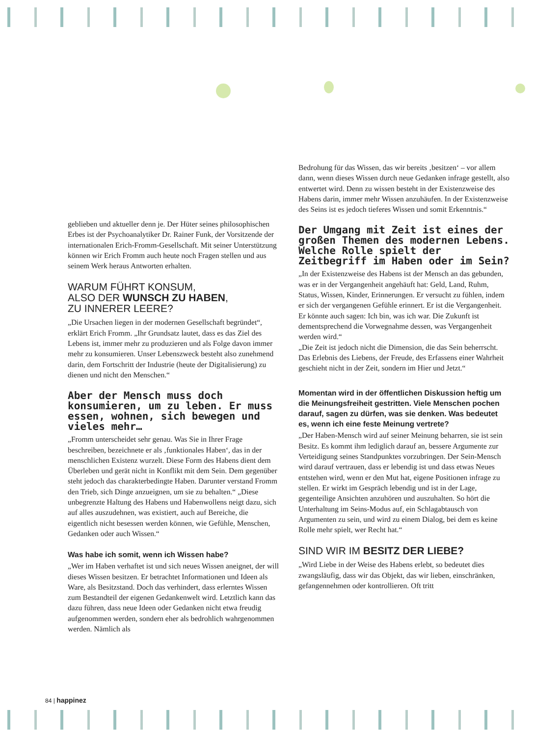geblieben und aktueller denn je. Der Hüter seines philosophischen Erbes ist der Psychoanalytiker Dr. Rainer Funk, der Vorsitzende der internationalen Erich-Fromm-Gesellschaft. Mit seiner Unterstützung können wir Erich Fromm auch heute noch Fragen stellen und aus seinem Werk heraus Antworten erhalten.
WARUM FÜHRT KONSUM,
ALSO DER WUNSCH ZU HABEN,
ZU INNERER LEERE?
„Die Ursachen liegen in der modernen Gesellschaft begründet“, erklärt Erich Fromm. „Ihr Grundsatz lautet, dass es das Ziel des Lebens ist, immer mehr zu produzieren und als Folge davon immer mehr zu konsumieren. Unser Lebenszweck besteht also zunehmend darin, dem Fortschritt der Industrie (heute der Digitalisierung) zu dienen und nicht den Menschen.“
Aber der Mensch muss doch konsumieren, um zu leben. Er muss essen, wohnen, sich bewegen und vieles mehr…
„Fromm unterscheidet sehr genau. Was Sie in Ihrer Frage beschreiben, bezeichnete er als ‚funktionales Haben‘, das in der menschlichen Existenz wurzelt. Diese Form des Habens dient dem Überleben und gerät nicht in Konflikt mit dem Sein. Dem gegenüber steht jedoch das charakterbedingte Haben. Darunter verstand Fromm den Trieb, sich Dinge anzueignen, um sie zu behalten.“ „Diese unbegrenzte Haltung des Habens und Habenwollens neigt dazu, sich auf alles auszudehnen, was existiert, auch auf Bereiche, die eigentlich nicht besessen werden können, wie Gefühle, Menschen, Gedanken oder auch Wissen.“
Was habe ich somit, wenn ich Wissen habe?
„Wer im Haben verhaftet ist und sich neues Wissen aneignet, der will dieses Wissen besitzen. Er betrachtet Informationen und Ideen als Ware, als Besitzstand. Doch das verhindert, dass erlerntes Wissen zum Bestandteil der eigenen Gedankenwelt wird. Letztlich kann das dazu führen, dass neue Ideen oder Gedanken nicht etwa freudig aufgenommen werden, sondern eher als bedrohlich wahrgenommen werden. Nämlich als
Bedrohung für das Wissen, das wir bereits ‚besitzen‘ – vor allem dann, wenn dieses Wissen durch neue Gedanken infrage gestellt, also entwertet wird. Denn zu wissen besteht in der Existenzweise des Habens darin, immer mehr Wissen anzuhäufen. In der Existenzweise des Seins ist es jedoch tieferes Wissen und somit Erkenntnis.“
Der Umgang mit Zeit ist eines der großen Themen des modernen Lebens. Welche Rolle spielt der Zeitbegriff im Haben oder im Sein?
„In der Existenzweise des Habens ist der Mensch an das gebunden, was er in der Vergangenheit angehäuft hat: Geld, Land, Ruhm, Status, Wissen, Kinder, Erinnerungen. Er versucht zu fühlen, indem er sich der vergangenen Gefühle erinnert. Er ist die Vergangenheit. Er könnte auch sagen: Ich bin, was ich war. Die Zukunft ist dementsprechend die Vorwegnahme dessen, was Vergangenheit werden wird.“
„Die Zeit ist jedoch nicht die Dimension, die das Sein beherrscht. Das Erlebnis des Liebens, der Freude, des Erfassens einer Wahrheit geschieht nicht in der Zeit, sondern im Hier und Jetzt.“
Momentan wird in der öffentlichen Diskussion heftig um die Meinungsfreiheit gestritten. Viele Menschen pochen darauf, sagen zu dürfen, was sie denken. Was bedeutet es, wenn ich eine feste Meinung vertrete?
„Der Haben-Mensch wird auf seiner Meinung beharren, sie ist sein Besitz. Es kommt ihm lediglich darauf an, bessere Argumente zur Verteidigung seines Standpunktes vorzubringen. Der Sein-Mensch wird darauf vertrauen, dass er lebendig ist und dass etwas Neues entstehen wird, wenn er den Mut hat, eigene Positionen infrage zu stellen. Er wirkt im Gespräch lebendig und ist in der Lage, gegenteilige Ansichten anzuhören und auszuhalten. So hört die Unterhaltung im Seins-Modus auf, ein Schlagabtausch von Argumenten zu sein, und wird zu einem Dialog, bei dem es keine Rolle mehr spielt, wer Recht hat.“
SIND WIR IM BESITZ DER LIEBE?
„Wird Liebe in der Weise des Habens erlebt, so bedeutet dies zwangsläufig, dass wir das Objekt, das wir lieben, einschränken, gefangennehmen oder kontrollieren. Oft tritt
84 | happinez